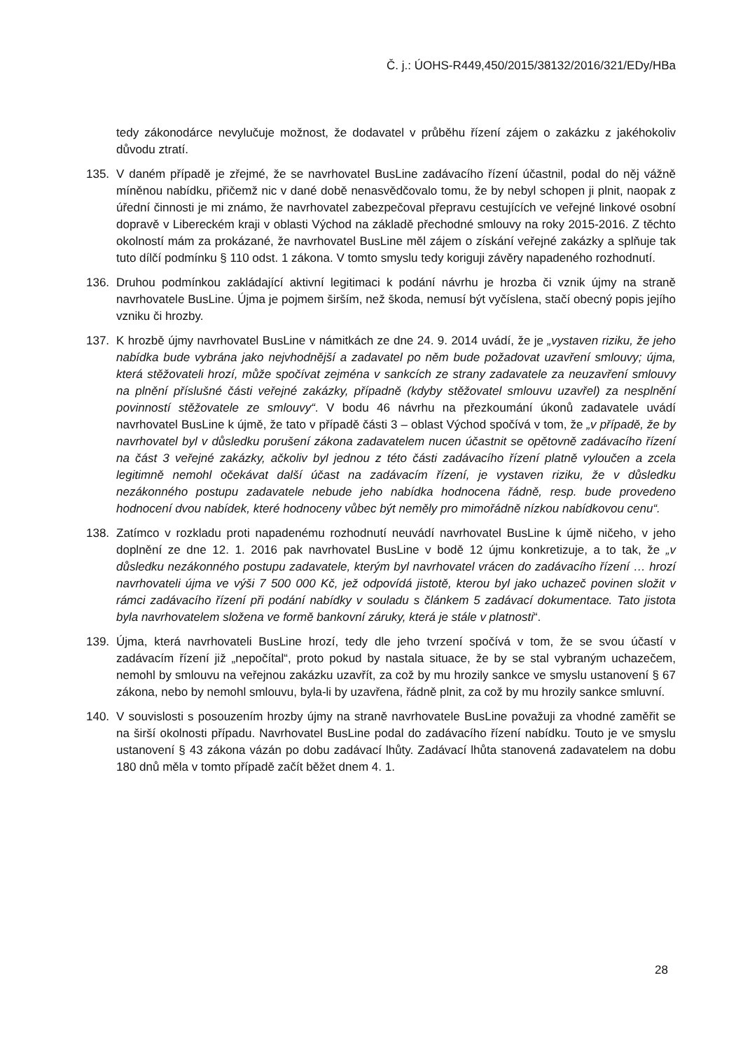Č. j.: ÚOHS-R449,450/2015/38132/2016/321/EDy/HBa
tedy zákonodárce nevylučuje možnost, že dodavatel v průběhu řízení zájem o zakázku z jakéhokoliv důvodu ztratí.
135. V daném případě je zřejmé, že se navrhovatel BusLine zadávacího řízení účastnil, podal do něj vážně míněnou nabídku, přičemž nic v dané době nenasvědčovalo tomu, že by nebyl schopen ji plnit, naopak z úřední činnosti je mi známo, že navrhovatel zabezpečoval přepravu cestujících ve veřejné linkové osobní dopravě v Libereckém kraji v oblasti Východ na základě přechodné smlouvy na roky 2015-2016. Z těchto okolností mám za prokázané, že navrhovatel BusLine měl zájem o získání veřejné zakázky a splňuje tak tuto dílčí podmínku § 110 odst. 1 zákona. V tomto smyslu tedy koriguji závěry napadeného rozhodnutí.
136. Druhou podmínkou zakládající aktivní legitimaci k podání návrhu je hrozba či vznik újmy na straně navrhovatele BusLine. Újma je pojmem širším, než škoda, nemusí být vyčíslena, stačí obecný popis jejího vzniku či hrozby.
137. K hrozbě újmy navrhovatel BusLine v námitkách ze dne 24. 9. 2014 uvádí, že je „vystaven riziku, že jeho nabídka bude vybrána jako nejvhodnější a zadavatel po něm bude požadovat uzavření smlouvy; újma, která stěžovateli hrozí, může spočívat zejména v sankcích ze strany zadavatele za neuzavření smlouvy na plnění příslušné části veřejné zakázky, případně (kdyby stěžovatel smlouvu uzavřel) za nesplnění povinností stěžovatele ze smlouvy“. V bodu 46 návrhu na přezkoumání úkonů zadavatele uvádí navrhovatel BusLine k újmě, že tato v případě části 3 – oblast Východ spočívá v tom, že „v případě, že by navrhovatel byl v důsledku porušení zákona zadavatelem nucen účastnit se opětovně zadávacího řízení na část 3 veřejné zakázky, ačkoliv byl jednou z této části zadávacího řízení platně vyloučen a zcela legitimně nemohl očekávat další účast na zadávacím řízení, je vystaven riziku, že v důsledku nezákonného postupu zadavatele nebude jeho nabídka hodnocena řádně, resp. bude provedeno hodnocení dvou nabídek, které hodnoceny vůbec být neměly pro mimořádně nízkou nabídkovou cenu“.
138. Zatímco v rozkladu proti napadenému rozhodnutí neuvádí navrhovatel BusLine k újmě ničeho, v jeho doplnění ze dne 12. 1. 2016 pak navrhovatel BusLine v bodě 12 újmu konkretizuje, a to tak, že „v důsledku nezákonného postupu zadavatele, kterým byl navrhovatel vrácen do zadávacího řízení … hrozí navrhovateli újma ve výši 7 500 000 Kč, jež odpovídá jistotě, kterou byl jako uchazeč povinen složit v rámci zadávacího řízení při podání nabídky v souladu s článkem 5 zadávací dokumentace. Tato jistota byla navrhovatelem složena ve formě bankovní záruky, která je stále v platnosti“.
139. Újma, která navrhovateli BusLine hrozí, tedy dle jeho tvrzení spočívá v tom, že se svou účastí v zadávacím řízení již „nepočítal“, proto pokud by nastala situace, že by se stal vybraným uchazečem, nemohl by smlouvu na veřejnou zakázku uzavřít, za což by mu hrozily sankce ve smyslu ustanovení § 67 zákona, nebo by nemohl smlouvu, byla-li by uzavřena, řádně plnit, za což by mu hrozily sankce smluvní.
140. V souvislosti s posouzením hrozby újmy na straně navrhovatele BusLine považuji za vhodné zaměřit se na širší okolnosti případu. Navrhovatel BusLine podal do zadávacího řízení nabídku. Touto je ve smyslu ustanovení § 43 zákona vázán po dobu zadávací lhůty. Zadávací lhůta stanovená zadavatelem na dobu 180 dnů měla v tomto případě začít běžet dnem 4. 1.
28